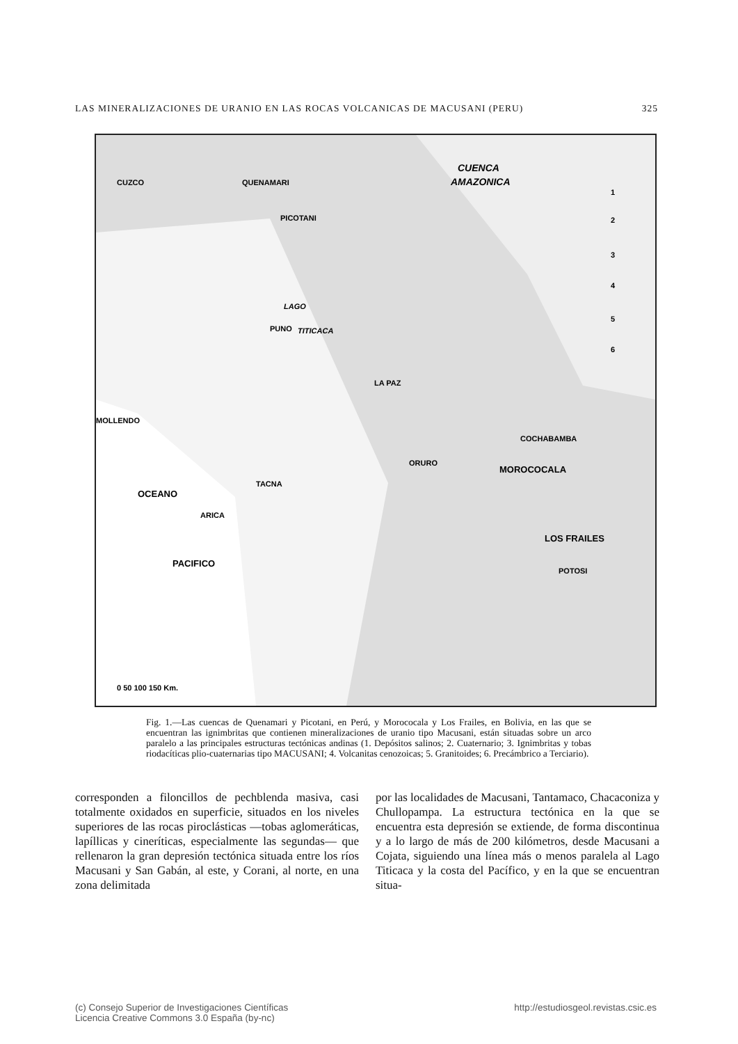LAS MINERALIZACIONES DE URANIO EN LAS ROCAS VOLCANICAS DE MACUSANI (PERU) 325
CUZCO
QUENAMARI
PICOTANI
CUENCA
AMAZONICA
PUNO
LAGO
TITICACA
LA PAZ
MOLLENDO
COCHABAMBA
ORURO
MOROCOCALA
TACNA
ARICA
LOS FRAILES
POTOSI
OCEANO
PACIFICO
1
2
3
4
5
6
0 50 100 150 Km.
Fig. 1.—Las cuencas de Quenamari y Picotani, en Perú, y Morococala y Los Frailes, en Bolivia, en las que se encuentran las ignimbritas que contienen mineralizaciones de uranio tipo Macusani, están situadas sobre un arco paralelo a las principales estructuras tectónicas andinas (1. Depósitos salinos; 2. Cuaternario; 3. Ignimbritas y tobas riodacíticas plio-cuaternarias tipo MACUSANI; 4. Volcanitas cenozoicas; 5. Granitoides; 6. Precámbrico a Terciario).
corresponden a filoncillos de pechblenda masiva, casi totalmente oxidados en superficie, situados en los niveles superiores de las rocas piroclásticas —tobas aglomeráticas, lapíllicas y cineríticas, especialmente las segundas— que rellenaron la gran depresión tectónica situada entre los ríos Macusani y San Gabán, al este, y Corani, al norte, en una zona delimitada
por las localidades de Macusani, Tantamaco, Chacaconiza y Chullopampa. La estructura tectónica en la que se encuentra esta depresión se extiende, de forma discontinua y a lo largo de más de 200 kilómetros, desde Macusani a Cojata, siguiendo una línea más o menos paralela al Lago Titicaca y la costa del Pacífico, y en la que se encuentran situa-
(c) Consejo Superior de Investigaciones Científicas
Licencia Creative Commons 3.0 España (by-nc) http://estudiosgeol.revistas.csic.es